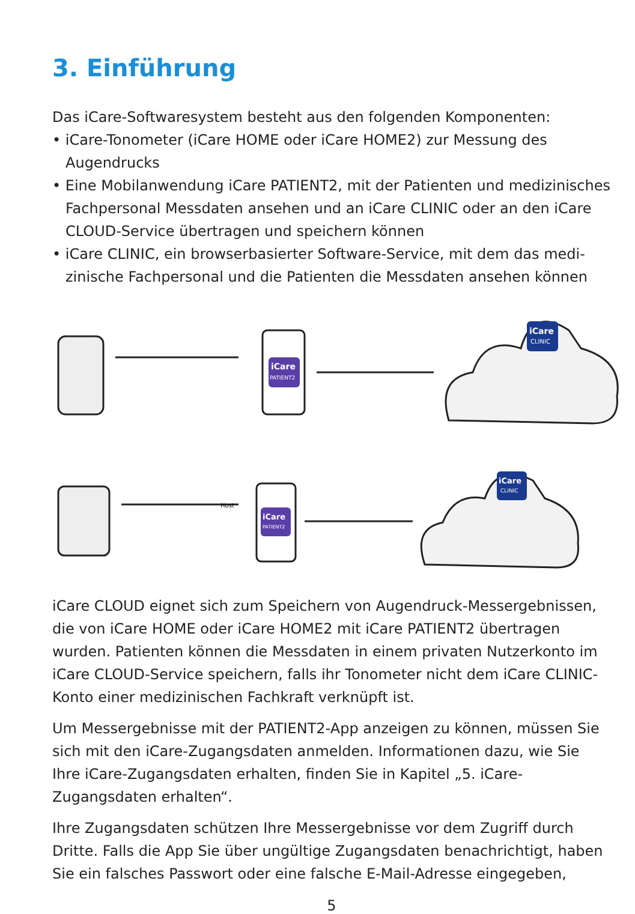3. Einführung
Das iCare-Softwaresystem besteht aus den folgenden Komponenten:
• iCare-Tonometer (iCare HOME oder iCare HOME2) zur Messung des Augendrucks
• Eine Mobilanwendung iCare PATIENT2, mit der Patienten und medizinisches Fachpersonal Messdaten ansehen und an iCare CLINIC oder an den iCare CLOUD-Service übertragen und speichern können
• iCare CLINIC, ein browserbasierter Software-Service, mit dem das medi-zinische Fachpersonal und die Patienten die Messdaten ansehen können
iCare
PATIENT2
iCare
CLINIC
iCare
PATIENT2
iCare
CLINIC
Host
iCare CLOUD eignet sich zum Speichern von Augendruck-Messergebnissen, die von iCare HOME oder iCare HOME2 mit iCare PATIENT2 übertragen wurden. Patienten können die Messdaten in einem privaten Nutzerkonto im iCare CLOUD-Service speichern, falls ihr Tonometer nicht dem iCare CLINIC-Konto einer medizinischen Fachkraft verknüpft ist.
Um Messergebnisse mit der PATIENT2-App anzeigen zu können, müssen Sie sich mit den iCare-Zugangsdaten anmelden. Informationen dazu, wie Sie Ihre iCare-Zugangsdaten erhalten, finden Sie in Kapitel „5. iCare-Zugangsdaten erhalten“.
Ihre Zugangsdaten schützen Ihre Messergebnisse vor dem Zugriff durch Dritte. Falls die App Sie über ungültige Zugangsdaten benachrichtigt, haben Sie ein falsches Passwort oder eine falsche E-Mail-Adresse eingegeben,
5